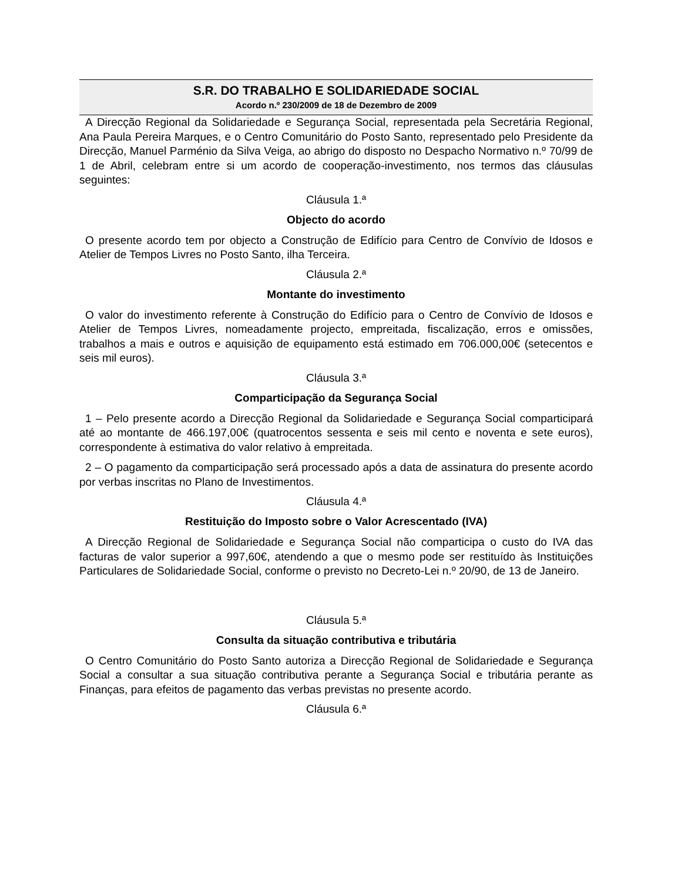S.R. DO TRABALHO E SOLIDARIEDADE SOCIAL
Acordo n.º 230/2009 de 18 de Dezembro de 2009
A Direcção Regional da Solidariedade e Segurança Social, representada pela Secretária Regional, Ana Paula Pereira Marques, e o Centro Comunitário do Posto Santo, representado pelo Presidente da Direcção, Manuel Parménio da Silva Veiga, ao abrigo do disposto no Despacho Normativo n.º 70/99 de 1 de Abril, celebram entre si um acordo de cooperação-investimento, nos termos das cláusulas seguintes:
Cláusula 1.ª
Objecto do acordo
O presente acordo tem por objecto a Construção de Edifício para Centro de Convívio de Idosos e Atelier de Tempos Livres no Posto Santo, ilha Terceira.
Cláusula 2.ª
Montante do investimento
O valor do investimento referente à Construção do Edifício para o Centro de Convívio de Idosos e Atelier de Tempos Livres, nomeadamente projecto, empreitada, fiscalização, erros e omissões, trabalhos a mais e outros e aquisição de equipamento está estimado em 706.000,00€ (setecentos e seis mil euros).
Cláusula 3.ª
Comparticipação da Segurança Social
1 – Pelo presente acordo a Direcção Regional da Solidariedade e Segurança Social comparticipará até ao montante de 466.197,00€ (quatrocentos sessenta e seis mil cento e noventa e sete euros), correspondente à estimativa do valor relativo à empreitada.
2 – O pagamento da comparticipação será processado após a data de assinatura do presente acordo por verbas inscritas no Plano de Investimentos.
Cláusula 4.ª
Restituição do Imposto sobre o Valor Acrescentado (IVA)
A Direcção Regional de Solidariedade e Segurança Social não comparticipa o custo do IVA das facturas de valor superior a 997,60€, atendendo a que o mesmo pode ser restituído às Instituições Particulares de Solidariedade Social, conforme o previsto no Decreto-Lei n.º 20/90, de 13 de Janeiro.
Cláusula 5.ª
Consulta da situação contributiva e tributária
O Centro Comunitário do Posto Santo autoriza a Direcção Regional de Solidariedade e Segurança Social a consultar a sua situação contributiva perante a Segurança Social e tributária perante as Finanças, para efeitos de pagamento das verbas previstas no presente acordo.
Cláusula 6.ª